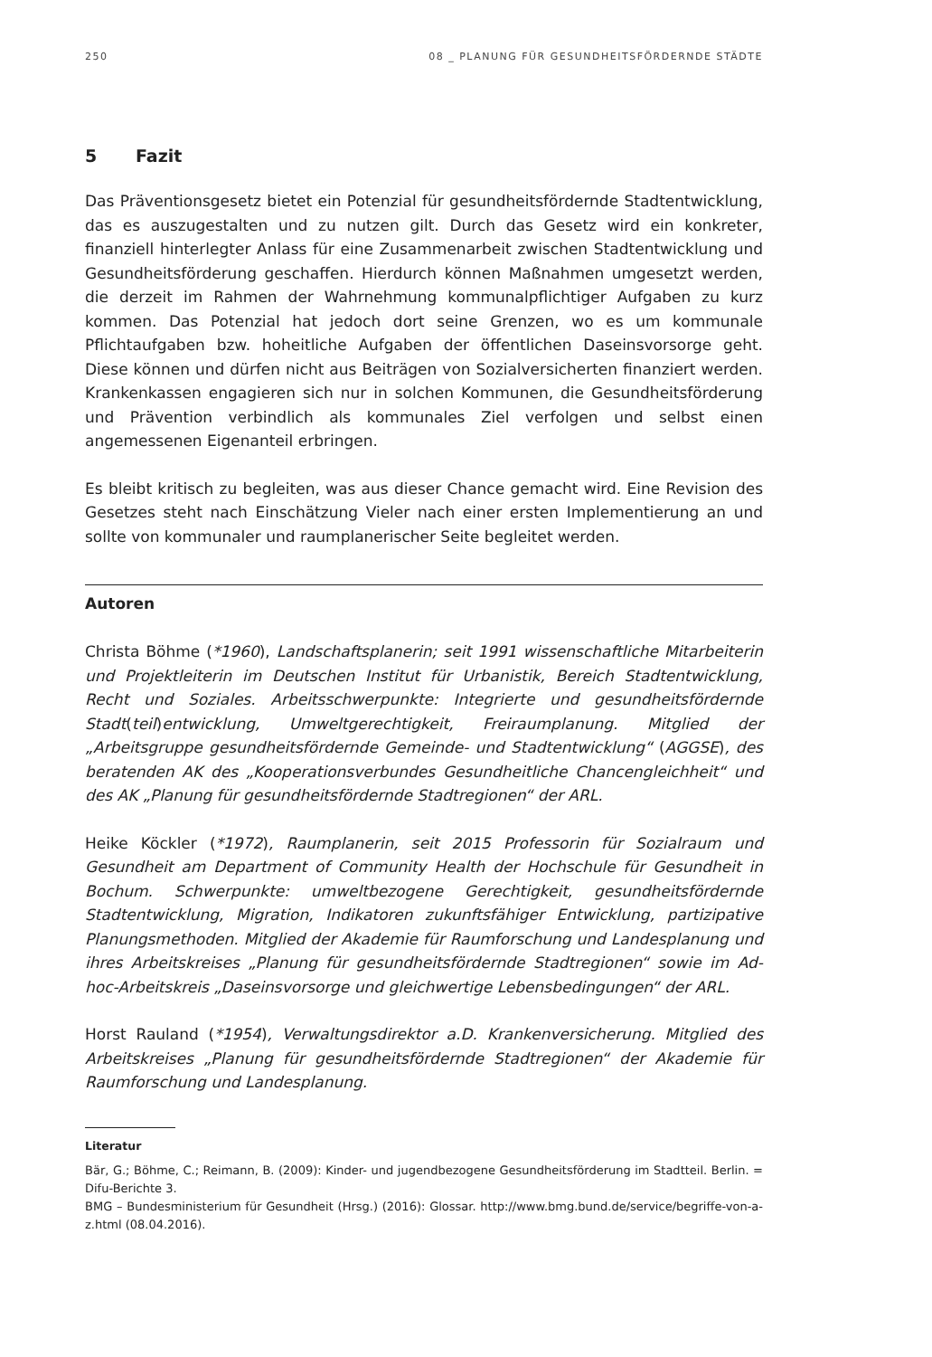250 08 _ PLANUNG FÜR GESUNDHEITSFÖRDERNDE STÄDTE
5 Fazit
Das Präventionsgesetz bietet ein Potenzial für gesundheitsfördernde Stadtentwicklung, das es auszugestalten und zu nutzen gilt. Durch das Gesetz wird ein konkreter, finanziell hinterlegter Anlass für eine Zusammenarbeit zwischen Stadtentwicklung und Gesundheitsförderung geschaffen. Hierdurch können Maßnahmen umgesetzt werden, die derzeit im Rahmen der Wahrnehmung kommunalpflichtiger Aufgaben zu kurz kommen. Das Potenzial hat jedoch dort seine Grenzen, wo es um kommunale Pflichtaufgaben bzw. hoheitliche Aufgaben der öffentlichen Daseinsvorsorge geht. Diese können und dürfen nicht aus Beiträgen von Sozialversicherten finanziert werden. Krankenkassen engagieren sich nur in solchen Kommunen, die Gesundheitsförderung und Prävention verbindlich als kommunales Ziel verfolgen und selbst einen angemessenen Eigenanteil erbringen.
Es bleibt kritisch zu begleiten, was aus dieser Chance gemacht wird. Eine Revision des Gesetzes steht nach Einschätzung Vieler nach einer ersten Implementierung an und sollte von kommunaler und raumplanerischer Seite begleitet werden.
Autoren
Christa Böhme (*1960), Landschaftsplanerin; seit 1991 wissenschaftliche Mitarbeiterin und Projektleiterin im Deutschen Institut für Urbanistik, Bereich Stadtentwicklung, Recht und Soziales. Arbeitsschwerpunkte: Integrierte und gesundheitsfördernde Stadt(teil)entwicklung, Umweltgerechtigkeit, Freiraumplanung. Mitglied der „Arbeitsgruppe gesundheitsfördernde Gemeinde- und Stadtentwicklung“ (AGGSE), des beratenden AK des „Kooperationsverbundes Gesundheitliche Chancengleichheit“ und des AK „Planung für gesundheitsfördernde Stadtregionen“ der ARL.
Heike Köckler (*1972), Raumplanerin, seit 2015 Professorin für Sozialraum und Gesundheit am Department of Community Health der Hochschule für Gesundheit in Bochum. Schwerpunkte: umweltbezogene Gerechtigkeit, gesundheitsfördernde Stadtentwicklung, Migration, Indikatoren zukunftsfähiger Entwicklung, partizipative Planungsmethoden. Mitglied der Akademie für Raumforschung und Landesplanung und ihres Arbeitskreises „Planung für gesundheitsfördernde Stadtregionen“ sowie im Ad-hoc-Arbeitskreis „Daseinsvorsorge und gleichwertige Lebensbedingungen“ der ARL.
Horst Rauland (*1954), Verwaltungsdirektor a.D. Krankenversicherung. Mitglied des Arbeitskreises „Planung für gesundheitsfördernde Stadtregionen“ der Akademie für Raumforschung und Landesplanung.
Literatur
Bär, G.; Böhme, C.; Reimann, B. (2009): Kinder- und jugendbezogene Gesundheitsförderung im Stadtteil. Berlin. = Difu-Berichte 3.
BMG – Bundesministerium für Gesundheit (Hrsg.) (2016): Glossar. http://www.bmg.bund.de/service/begriffe-von-a-z.html (08.04.2016).